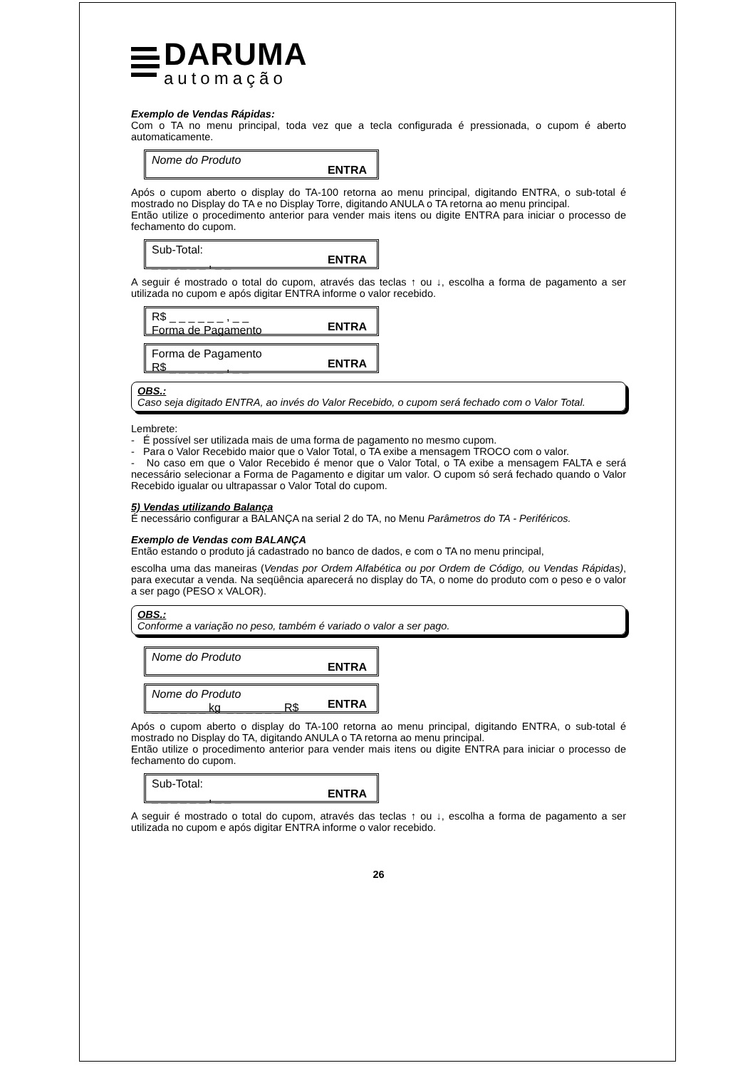DARUMA
automação
Exemplo de Vendas Rápidas:
Com o TA no menu principal, toda vez que a tecla configurada é pressionada, o cupom é aberto automaticamente.
Nome do Produto
ENTRA
Após o cupom aberto o display do TA-100 retorna ao menu principal, digitando ENTRA, o sub-total é mostrado no Display do TA e no Display Torre, digitando ANULA o TA retorna ao menu principal.
Então utilize o procedimento anterior para vender mais itens ou digite ENTRA para iniciar o processo de fechamento do cupom.
Sub-Total:
_ _ _ _ _ _ , _ _
ENTRA
A seguir é mostrado o total do cupom, através das teclas ↑ ou ↓, escolha a forma de pagamento a ser utilizada no cupom e após digitar ENTRA informe o valor recebido.
R$ _ _ _ _ _ _ , _ _
Forma de Pagamento
ENTRA
Forma de Pagamento
R$ _ _ _ _ _ _ , _ _
ENTRA
OBS.:
Caso seja digitado ENTRA, ao invés do Valor Recebido, o cupom será fechado com o Valor Total.
Lembrete:
- É possível ser utilizada mais de uma forma de pagamento no mesmo cupom.
- Para o Valor Recebido maior que o Valor Total, o TA exibe a mensagem TROCO com o valor.
- No caso em que o Valor Recebido é menor que o Valor Total, o TA exibe a mensagem FALTA e será necessário selecionar a Forma de Pagamento e digitar um valor. O cupom só será fechado quando o Valor Recebido igualar ou ultrapassar o Valor Total do cupom.
5) Vendas utilizando Balança
É necessário configurar a BALANÇA na serial 2 do TA, no Menu Parâmetros do TA - Periféricos.
Exemplo de Vendas com BALANÇA
Então estando o produto já cadastrado no banco de dados, e com o TA no menu principal,
escolha uma das maneiras (Vendas por Ordem Alfabética ou por Ordem de Código, ou Vendas Rápidas), para executar a venda. Na seqüência aparecerá no display do TA, o nome do produto com o peso e o valor a ser pago (PESO x VALOR).
OBS.:
Conforme a variação no peso, também é variado o valor a ser pago.
Nome do Produto
ENTRA
Nome do Produto
_ _ _ _ _ _ kg _ _ _ _ _ _ R$
ENTRA
Após o cupom aberto o display do TA-100 retorna ao menu principal, digitando ENTRA, o sub-total é mostrado no Display do TA, digitando ANULA o TA retorna ao menu principal.
Então utilize o procedimento anterior para vender mais itens ou digite ENTRA para iniciar o processo de fechamento do cupom.
Sub-Total:
_ _ _ _ _ _ , _ _
ENTRA
A seguir é mostrado o total do cupom, através das teclas ↑ ou ↓, escolha a forma de pagamento a ser utilizada no cupom e após digitar ENTRA informe o valor recebido.
26